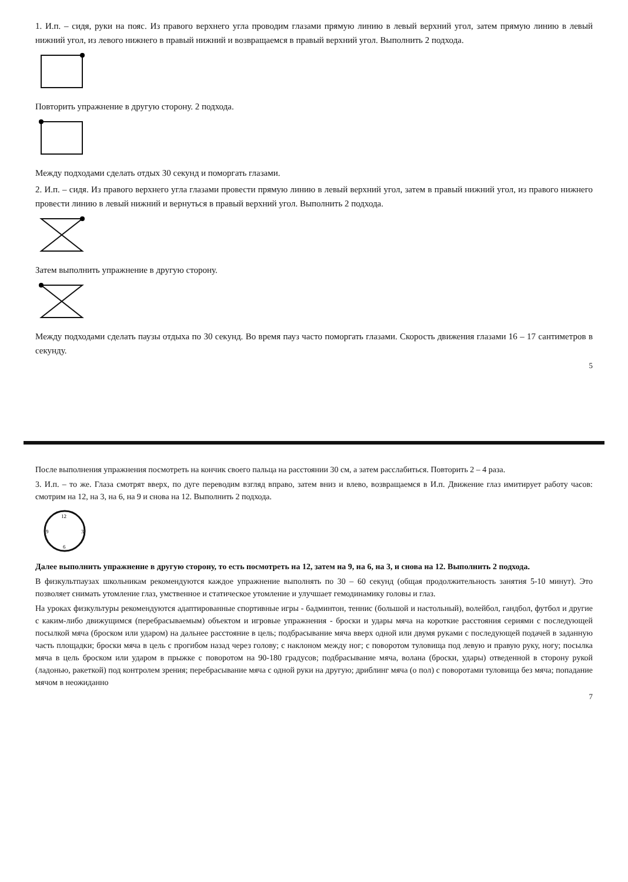1. И.п. – сидя, руки на пояс. Из правого верхнего угла проводим глазами прямую линию в левый верхний угол, затем прямую линию в левый нижний угол, из левого нижнего в правый нижний и возвращаемся в правый верхний угол. Выполнить 2 подхода.
Повторить упражнение в другую сторону. 2 подхода.
Между подходами сделать отдых 30 секунд и поморгать глазами.
2. И.п. – сидя. Из правого верхнего угла глазами провести прямую линию в левый верхний угол, затем в правый нижний угол, из правого нижнего провести линию в левый нижний и вернуться в правый верхний угол. Выполнить 2 подхода.
Затем выполнить упражнение в другую сторону.
Между подходами сделать паузы отдыха по 30 секунд. Во время пауз часто поморгать глазами. Скорость движения глазами 16 – 17 сантиметров в секунду.
5
После выполнения упражнения посмотреть на кончик своего пальца на расстоянии 30 см, а затем расслабиться. Повторить 2 – 4 раза.
3. И.п. – то же. Глаза смотрят вверх, по дуге переводим взгляд вправо, затем вниз и влево, возвращаемся в И.п. Движение глаз имитирует работу часов: смотрим на 12, на 3, на 6, на 9 и снова на 12. Выполнить 2 подхода.
12
3
6
9
Далее выполнить упражнение в другую сторону, то есть посмотреть на 12, затем на 9, на 6, на 3, и снова на 12. Выполнить 2 подхода.
В физкультпаузах школьникам рекомендуются каждое упражнение выполнять по 30 – 60 секунд (общая продолжительность занятия 5-10 минут). Это позволяет снимать утомление глаз, умственное и статическое утомление и улучшает гемодинамику головы и глаз.
На уроках физкультуры рекомендуются адаптированные спортивные игры - бадминтон, теннис (большой и настольный), волейбол, гандбол, футбол и другие с каким-либо движущимся (перебрасываемым) объектом и игровые упражнения - броски и удары мяча на короткие расстояния сериями с последующей посылкой мяча (броском или ударом) на дальнее расстояние в цель; подбрасывание мяча вверх одной или двумя руками с последующей подачей в заданную часть площадки; броски мяча в цель с прогибом назад через голову; с наклоном между ног; с поворотом туловища под левую и правую руку, ногу; посылка мяча в цель броском или ударом в прыжке с поворотом на 90-180 градусов; подбрасывание мяча, волана (броски, удары) отведенной в сторону рукой (ладонью, ракеткой) под контролем зрения; перебрасывание мяча с одной руки на другую; дриблинг мяча (о пол) с поворотами туловища без мяча; попадание мячом в неожиданно
7